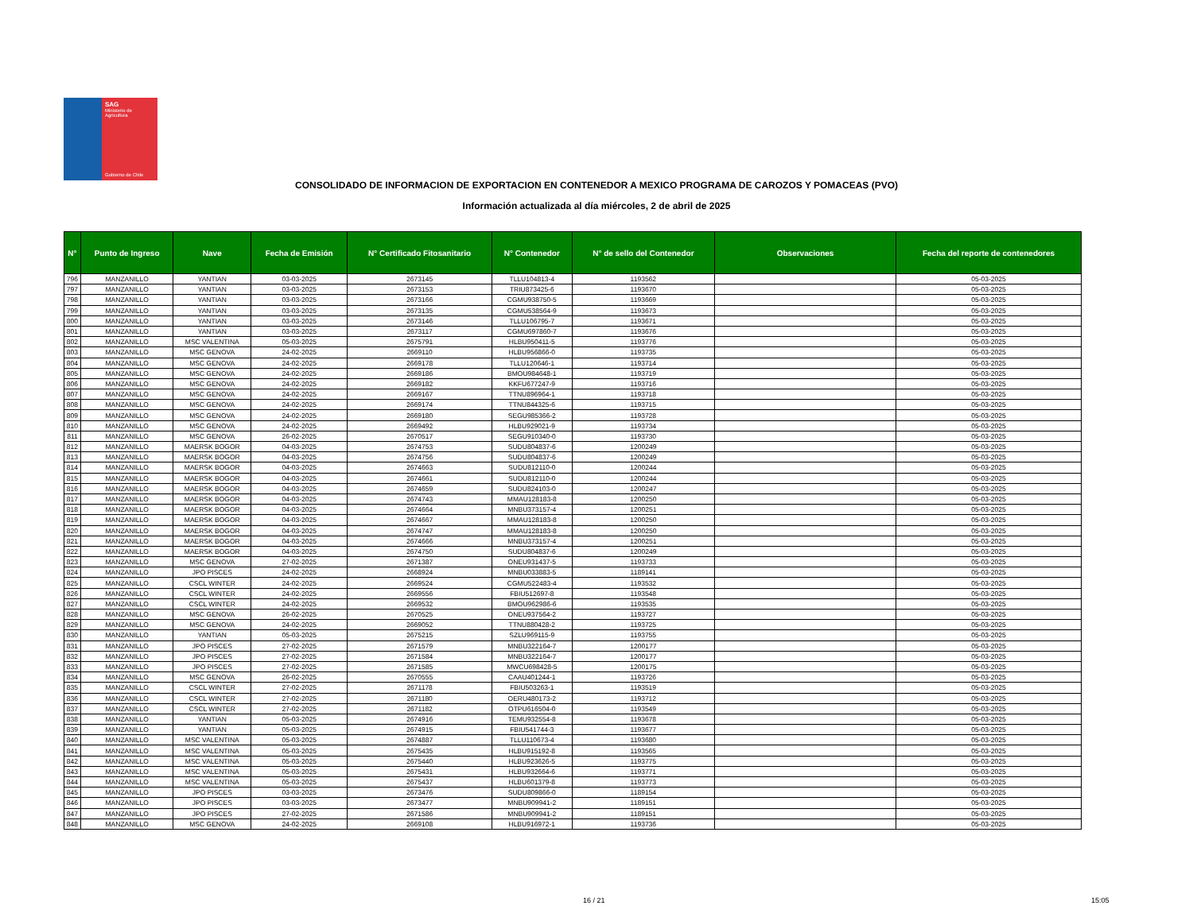SAG
Ministerio de
Agricultura
Gobierno de Chile
CONSOLIDADO DE INFORMACION DE EXPORTACION EN CONTENEDOR A MEXICO PROGRAMA DE CAROZOS Y POMACEAS (PVO)
Información actualizada al día miércoles, 2 de abril de 2025
| N° | Punto de Ingreso | Nave | Fecha de Emisión | N° Certificado Fitosanitario | N° Contenedor | N° de sello del Contenedor | Observaciones | Fecha del reporte de contenedores |
| --- | --- | --- | --- | --- | --- | --- | --- | --- |
| 796 | MANZANILLO | YANTIAN | 03-03-2025 | 2673145 | TLLU104813-4 | 1193562 | | 05-03-2025 |
| 797 | MANZANILLO | YANTIAN | 03-03-2025 | 2673153 | TRIU873425-6 | 1193670 | | 05-03-2025 |
| 798 | MANZANILLO | YANTIAN | 03-03-2025 | 2673166 | CGMU938750-5 | 1193669 | | 05-03-2025 |
| 799 | MANZANILLO | YANTIAN | 03-03-2025 | 2673135 | CGMU538564-9 | 1193673 | | 05-03-2025 |
| 800 | MANZANILLO | YANTIAN | 03-03-2025 | 2673146 | TLLU106795-7 | 1193671 | | 05-03-2025 |
| 801 | MANZANILLO | YANTIAN | 03-03-2025 | 2673117 | CGMU697860-7 | 1193676 | | 05-03-2025 |
| 802 | MANZANILLO | MSC VALENTINA | 05-03-2025 | 2675791 | HLBU950411-5 | 1193776 | | 05-03-2025 |
| 803 | MANZANILLO | MSC GENOVA | 24-02-2025 | 2669110 | HLBU956866-0 | 1193735 | | 05-03-2025 |
| 804 | MANZANILLO | MSC GENOVA | 24-02-2025 | 2669178 | TLLU120646-1 | 1193714 | | 05-03-2025 |
| 805 | MANZANILLO | MSC GENOVA | 24-02-2025 | 2669186 | BMOU984648-1 | 1193719 | | 05-03-2025 |
| 806 | MANZANILLO | MSC GENOVA | 24-02-2025 | 2669182 | KKFU677247-9 | 1193716 | | 05-03-2025 |
| 807 | MANZANILLO | MSC GENOVA | 24-02-2025 | 2669167 | TTNU896964-1 | 1193718 | | 05-03-2025 |
| 808 | MANZANILLO | MSC GENOVA | 24-02-2025 | 2669174 | TTNU844325-6 | 1193715 | | 05-03-2025 |
| 809 | MANZANILLO | MSC GENOVA | 24-02-2025 | 2669180 | SEGU985366-2 | 1193728 | | 05-03-2025 |
| 810 | MANZANILLO | MSC GENOVA | 24-02-2025 | 2669492 | HLBU929021-9 | 1193734 | | 05-03-2025 |
| 811 | MANZANILLO | MSC GENOVA | 26-02-2025 | 2670517 | SEGU910340-0 | 1193730 | | 05-03-2025 |
| 812 | MANZANILLO | MAERSK BOGOR | 04-03-2025 | 2674753 | SUDU804837-6 | 1200249 | | 05-03-2025 |
| 813 | MANZANILLO | MAERSK BOGOR | 04-03-2025 | 2674756 | SUDU804837-6 | 1200249 | | 05-03-2025 |
| 814 | MANZANILLO | MAERSK BOGOR | 04-03-2025 | 2674663 | SUDU812110-0 | 1200244 | | 05-03-2025 |
| 815 | MANZANILLO | MAERSK BOGOR | 04-03-2025 | 2674661 | SUDU812110-0 | 1200244 | | 05-03-2025 |
| 816 | MANZANILLO | MAERSK BOGOR | 04-03-2025 | 2674659 | SUDU824103-0 | 1200247 | | 05-03-2025 |
| 817 | MANZANILLO | MAERSK BOGOR | 04-03-2025 | 2674743 | MMAU128183-8 | 1200250 | | 05-03-2025 |
| 818 | MANZANILLO | MAERSK BOGOR | 04-03-2025 | 2674664 | MNBU373157-4 | 1200251 | | 05-03-2025 |
| 819 | MANZANILLO | MAERSK BOGOR | 04-03-2025 | 2674667 | MMAU128183-8 | 1200250 | | 05-03-2025 |
| 820 | MANZANILLO | MAERSK BOGOR | 04-03-2025 | 2674747 | MMAU128183-8 | 1200250 | | 05-03-2025 |
| 821 | MANZANILLO | MAERSK BOGOR | 04-03-2025 | 2674666 | MNBU373157-4 | 1200251 | | 05-03-2025 |
| 822 | MANZANILLO | MAERSK BOGOR | 04-03-2025 | 2674750 | SUDU804837-6 | 1200249 | | 05-03-2025 |
| 823 | MANZANILLO | MSC GENOVA | 27-02-2025 | 2671387 | ONEU931437-5 | 1193733 | | 05-03-2025 |
| 824 | MANZANILLO | JPO PISCES | 24-02-2025 | 2668924 | MNBU033883-5 | 1189141 | | 05-03-2025 |
| 825 | MANZANILLO | CSCL WINTER | 24-02-2025 | 2669524 | CGMU522483-4 | 1193532 | | 05-03-2025 |
| 826 | MANZANILLO | CSCL WINTER | 24-02-2025 | 2669556 | FBIU512697-8 | 1193548 | | 05-03-2025 |
| 827 | MANZANILLO | CSCL WINTER | 24-02-2025 | 2669532 | BMOU962986-6 | 1193535 | | 05-03-2025 |
| 828 | MANZANILLO | MSC GENOVA | 26-02-2025 | 2670525 | ONEU937564-2 | 1193727 | | 05-03-2025 |
| 829 | MANZANILLO | MSC GENOVA | 24-02-2025 | 2669052 | TTNU880428-2 | 1193725 | | 05-03-2025 |
| 830 | MANZANILLO | YANTIAN | 05-03-2025 | 2675215 | SZLU969115-9 | 1193755 | | 05-03-2025 |
| 831 | MANZANILLO | JPO PISCES | 27-02-2025 | 2671579 | MNBU322164-7 | 1200177 | | 05-03-2025 |
| 832 | MANZANILLO | JPO PISCES | 27-02-2025 | 2671584 | MNBU322164-7 | 1200177 | | 05-03-2025 |
| 833 | MANZANILLO | JPO PISCES | 27-02-2025 | 2671585 | MWCU698428-5 | 1200175 | | 05-03-2025 |
| 834 | MANZANILLO | MSC GENOVA | 26-02-2025 | 2670555 | CAAU401244-1 | 1193726 | | 05-03-2025 |
| 835 | MANZANILLO | CSCL WINTER | 27-02-2025 | 2671178 | FBIU503263-1 | 1193519 | | 05-03-2025 |
| 836 | MANZANILLO | CSCL WINTER | 27-02-2025 | 2671180 | OERU480173-2 | 1193712 | | 05-03-2025 |
| 837 | MANZANILLO | CSCL WINTER | 27-02-2025 | 2671182 | OTPU616504-0 | 1193549 | | 05-03-2025 |
| 838 | MANZANILLO | YANTIAN | 05-03-2025 | 2674916 | TEMU932554-8 | 1193678 | | 05-03-2025 |
| 839 | MANZANILLO | YANTIAN | 05-03-2025 | 2674915 | FBIU541744-3 | 1193677 | | 05-03-2025 |
| 840 | MANZANILLO | MSC VALENTINA | 05-03-2025 | 2674887 | TLLU110673-4 | 1193680 | | 05-03-2025 |
| 841 | MANZANILLO | MSC VALENTINA | 05-03-2025 | 2675435 | HLBU915192-8 | 1193565 | | 05-03-2025 |
| 842 | MANZANILLO | MSC VALENTINA | 05-03-2025 | 2675440 | HLBU923626-5 | 1193775 | | 05-03-2025 |
| 843 | MANZANILLO | MSC VALENTINA | 05-03-2025 | 2675431 | HLBU932664-6 | 1193771 | | 05-03-2025 |
| 844 | MANZANILLO | MSC VALENTINA | 05-03-2025 | 2675437 | HLBU601379-8 | 1193773 | | 05-03-2025 |
| 845 | MANZANILLO | JPO PISCES | 03-03-2025 | 2673476 | SUDU809866-0 | 1189154 | | 05-03-2025 |
| 846 | MANZANILLO | JPO PISCES | 03-03-2025 | 2673477 | MNBU909941-2 | 1189151 | | 05-03-2025 |
| 847 | MANZANILLO | JPO PISCES | 27-02-2025 | 2671586 | MNBU909941-2 | 1189151 | | 05-03-2025 |
| 848 | MANZANILLO | MSC GENOVA | 24-02-2025 | 2669108 | HLBU916972-1 | 1193736 | | 05-03-2025 |
16 / 21 15:05